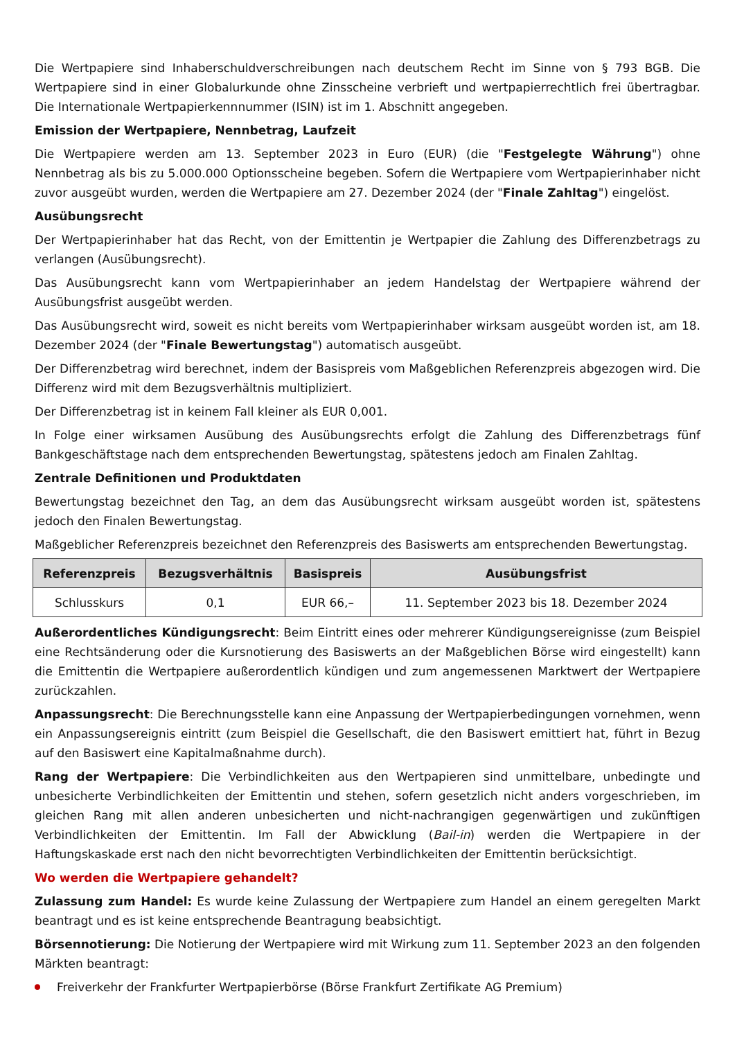Die Wertpapiere sind Inhaberschuldverschreibungen nach deutschem Recht im Sinne von § 793 BGB. Die Wertpapiere sind in einer Globalurkunde ohne Zinsscheine verbrieft und wertpapierrechtlich frei übertragbar. Die Internationale Wertpapierkennnummer (ISIN) ist im 1. Abschnitt angegeben.
Emission der Wertpapiere, Nennbetrag, Laufzeit
Die Wertpapiere werden am 13. September 2023 in Euro (EUR) (die "Festgelegte Währung") ohne Nennbetrag als bis zu 5.000.000 Optionsscheine begeben. Sofern die Wertpapiere vom Wertpapierinhaber nicht zuvor ausgeübt wurden, werden die Wertpapiere am 27. Dezember 2024 (der "Finale Zahltag") eingelöst.
Ausübungsrecht
Der Wertpapierinhaber hat das Recht, von der Emittentin je Wertpapier die Zahlung des Differenzbetrags zu verlangen (Ausübungsrecht).
Das Ausübungsrecht kann vom Wertpapierinhaber an jedem Handelstag der Wertpapiere während der Ausübungsfrist ausgeübt werden.
Das Ausübungsrecht wird, soweit es nicht bereits vom Wertpapierinhaber wirksam ausgeübt worden ist, am 18. Dezember 2024 (der "Finale Bewertungstag") automatisch ausgeübt.
Der Differenzbetrag wird berechnet, indem der Basispreis vom Maßgeblichen Referenzpreis abgezogen wird. Die Differenz wird mit dem Bezugsverhältnis multipliziert.
Der Differenzbetrag ist in keinem Fall kleiner als EUR 0,001.
In Folge einer wirksamen Ausübung des Ausübungsrechts erfolgt die Zahlung des Differenzbetrags fünf Bankgeschäftstage nach dem entsprechenden Bewertungstag, spätestens jedoch am Finalen Zahltag.
Zentrale Definitionen und Produktdaten
Bewertungstag bezeichnet den Tag, an dem das Ausübungsrecht wirksam ausgeübt worden ist, spätestens jedoch den Finalen Bewertungstag.
Maßgeblicher Referenzpreis bezeichnet den Referenzpreis des Basiswerts am entsprechenden Bewertungstag.
| Referenzpreis | Bezugsverhältnis | Basispreis | Ausübungsfrist |
| --- | --- | --- | --- |
| Schlusskurs | 0,1 | EUR 66,– | 11. September 2023 bis 18. Dezember 2024 |
Außerordentliches Kündigungsrecht: Beim Eintritt eines oder mehrerer Kündigungsereignisse (zum Beispiel eine Rechtsänderung oder die Kursnotierung des Basiswerts an der Maßgeblichen Börse wird eingestellt) kann die Emittentin die Wertpapiere außerordentlich kündigen und zum angemessenen Marktwert der Wertpapiere zurückzahlen.
Anpassungsrecht: Die Berechnungsstelle kann eine Anpassung der Wertpapierbedingungen vornehmen, wenn ein Anpassungsereignis eintritt (zum Beispiel die Gesellschaft, die den Basiswert emittiert hat, führt in Bezug auf den Basiswert eine Kapitalmaßnahme durch).
Rang der Wertpapiere: Die Verbindlichkeiten aus den Wertpapieren sind unmittelbare, unbedingte und unbesicherte Verbindlichkeiten der Emittentin und stehen, sofern gesetzlich nicht anders vorgeschrieben, im gleichen Rang mit allen anderen unbesicherten und nicht-nachrangigen gegenwärtigen und zukünftigen Verbindlichkeiten der Emittentin. Im Fall der Abwicklung (Bail-in) werden die Wertpapiere in der Haftungskaskade erst nach den nicht bevorrechtigten Verbindlichkeiten der Emittentin berücksichtigt.
Wo werden die Wertpapiere gehandelt?
Zulassung zum Handel: Es wurde keine Zulassung der Wertpapiere zum Handel an einem geregelten Markt beantragt und es ist keine entsprechende Beantragung beabsichtigt.
Börsennotierung: Die Notierung der Wertpapiere wird mit Wirkung zum 11. September 2023 an den folgenden Märkten beantragt:
Freiverkehr der Frankfurter Wertpapierbörse (Börse Frankfurt Zertifikate AG Premium)